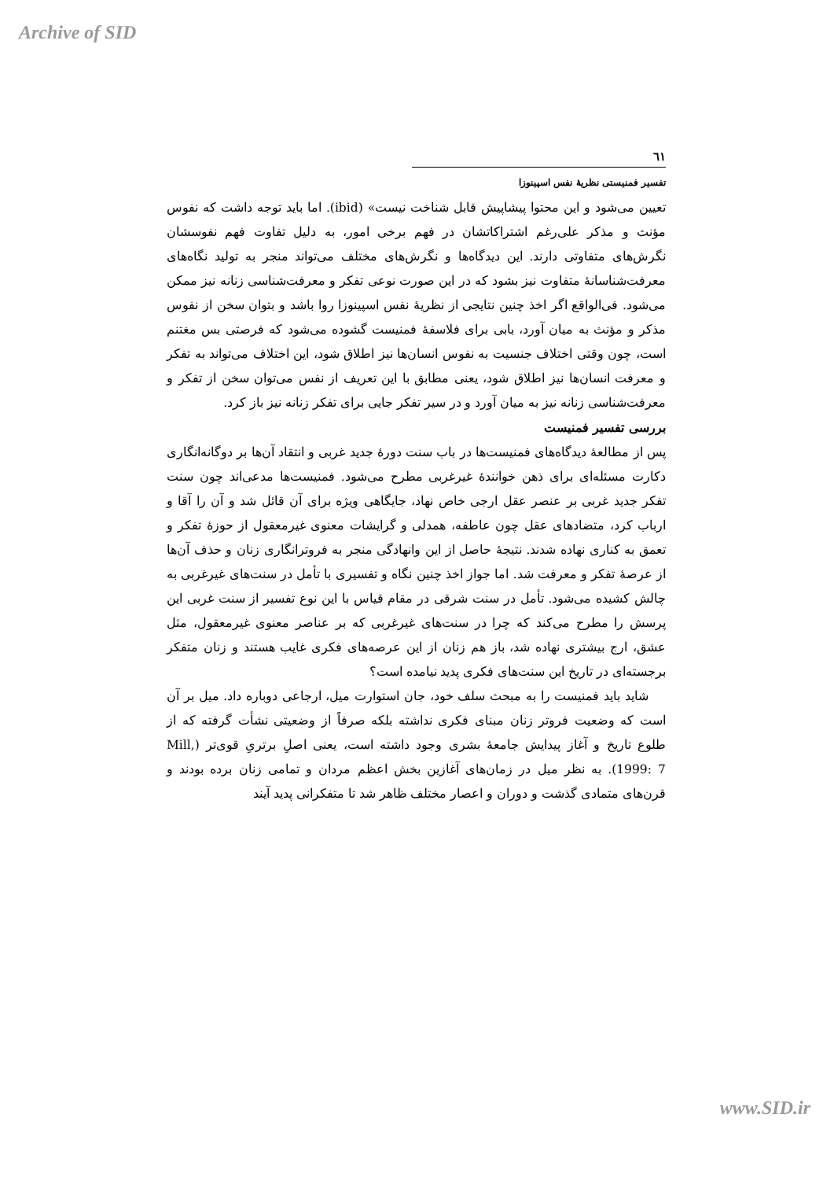Archive of SID
٦١
تفسیر فمنیستی نظریهٔ نفس اسپینوزا
تعیین می‌شود و این محتوا پیشاپیش قابل شناخت نیست» (ibid). اما باید توجه داشت که نفوس مؤنث و مذکر علی‌رغم اشتراکاتشان در فهم برخی امور، به دلیل تفاوت فهم نفوسشان نگرش‌های متفاوتی دارند. این دیدگاه‌ها و نگرش‌های مختلف می‌تواند منجر به تولید نگاه‌های معرفت‌شناسانهٔ متفاوت نیز بشود که در این صورت نوعی تفکر و معرفت‌شناسی زنانه نیز ممکن می‌شود. فی‌الواقع اگر اخذ چنین نتایجی از نظریهٔ نفس اسپینوزا روا باشد و بتوان سخن از نفوس مذکر و مؤنث به میان آورد، بابی برای فلاسفهٔ فمنیست گشوده می‌شود که فرصتی بس مغتنم است، چون وقتی اختلاف جنسیت به نفوس انسان‌ها نیز اطلاق شود، این اختلاف می‌تواند به تفکر و معرفت انسان‌ها نیز اطلاق شود، یعنی مطابق با این تعریف از نفس می‌توان سخن از تفکر و معرفت‌شناسی زنانه نیز به میان آورد و در سیر تفکر جایی برای تفکر زنانه نیز باز کرد.
بررسی تفسیر فمنیست
پس از مطالعهٔ دیدگاه‌های فمنیست‌ها در باب سنت دورهٔ جدید غربی و انتقاد آن‌ها بر دوگانه‌انگاری دکارت مسئله‌ای برای ذهن خوانندهٔ غیرغربی مطرح می‌شود. فمنیست‌ها مدعی‌اند چون سنت تفکر جدید غربی بر عنصر عقل ارجی خاص نهاد، جایگاهی ویژه برای آن قائل شد و آن را آقا و ارباب کرد، متضادهای عقل چون عاطفه، همدلی و گرایشات معنوی غیرمعقول از حوزهٔ تفکر و تعمق به کناری نهاده شدند. نتیجهٔ حاصل از این وانهادگی منجر به فروترانگاری زنان و حذف آن‌ها از عرصهٔ تفکر و معرفت شد. اما جواز اخذ چنین نگاه و تفسیری با تأمل در سنت‌های غیرغربی به چالش کشیده می‌شود. تأمل در سنت شرقی در مقام قیاس با این نوع تفسیر از سنت غربی این پرسش را مطرح می‌کند که چرا در سنت‌های غیرغربی که بر عناصر معنوی غیرمعقول، مثل عشق، ارج بیشتری نهاده شد، باز هم زنان از این عرصه‌های فکری غایب هستند و زنان متفکر برجسته‌ای در تاریخ این سنت‌های فکری پدید نیامده است؟
شاید باید فمنیست را به مبحث سلف خود، جان استوارت میل، ارجاعی دوباره داد. میل بر آن است که وضعیت فروتر زنان مبنای فکری نداشته بلکه صرفاً از وضعیتی نشأت گرفته که از طلوع تاریخ و آغاز پیدایش جامعهٔ بشری وجود داشته است، یعنی اصلِ برتریِ قوی‌تر (Mill, 1999: 7). به نظر میل در زمان‌های آغازین بخش اعظم مردان و تمامی زنان برده بودند و قرن‌های متمادی گذشت و دوران و اعصار مختلف ظاهر شد تا متفکرانی پدید آیند
www.SID.ir